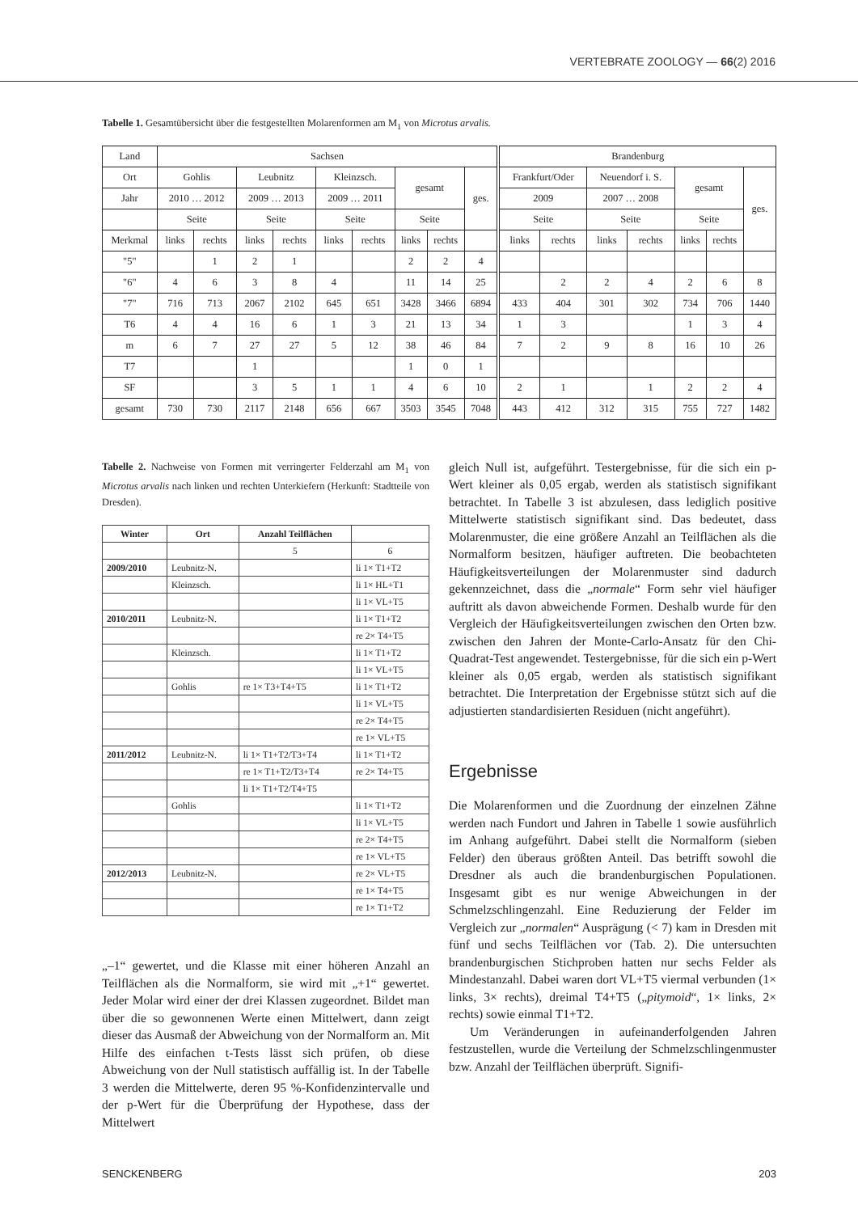VERTEBRATE ZOOLOGY — 66(2) 2016
Tabelle 1. Gesamtübersicht über die festgestellten Molarenformen am M<sub>1</sub> von Microtus arvalis.
| Land | Sachsen | | | | | | | | | Brandenburg | | | | | | |
| Ort | Gohlis | | Leubnitz | | Kleinzsch. | | gesamt | | ges. | Frankfurt/Oder | | Neuendorf i. S. | | gesamt | | ges. |
| Jahr | 2010 … 2012 | | 2009 … 2013 | | 2009 … 2011 | | | | | 2009 | | 2007 … 2008 | | | | |
| | Seite | | Seite | | Seite | | Seite | | | Seite | | Seite | | Seite | | |
| Merkmal | links | rechts | links | rechts | links | rechts | links | rechts | | links | rechts | links | rechts | links | rechts | |
| "5" | | 1 | 2 | 1 | | | 2 | 2 | 4 | | | | | | | |
| "6" | 4 | 6 | 3 | 8 | 4 | | 11 | 14 | 25 | | 2 | 2 | 4 | 2 | 6 | 8 |
| "7" | 716 | 713 | 2067 | 2102 | 645 | 651 | 3428 | 3466 | 6894 | 433 | 404 | 301 | 302 | 734 | 706 | 1440 |
| T6 | 4 | 4 | 16 | 6 | 1 | 3 | 21 | 13 | 34 | 1 | 3 | | | 1 | 3 | 4 |
| m | 6 | 7 | 27 | 27 | 5 | 12 | 38 | 46 | 84 | 7 | 2 | 9 | 8 | 16 | 10 | 26 |
| T7 | | | 1 | | | | 1 | 0 | 1 | | | | | | | |
| SF | | | 3 | 5 | 1 | 1 | 4 | 6 | 10 | 2 | 1 | | 1 | 2 | 2 | 4 |
| gesamt | 730 | 730 | 2117 | 2148 | 656 | 667 | 3503 | 3545 | 7048 | 443 | 412 | 312 | 315 | 755 | 727 | 1482 |
Tabelle 2. Nachweise von Formen mit verringerter Felderzahl am M<sub>1</sub> von Microtus arvalis nach linken und rechten Unterkiefern (Herkunft: Stadtteile von Dresden).
| Winter | Ort | Anzahl Teilflächen | |
| --- | --- | --- | --- |
| | | 5 | 6 |
| 2009/2010 | Leubnitz-N. | | li 1× T1+T2 |
| | Kleinzsch. | | li 1× HL+T1 |
| | | | li 1× VL+T5 |
| 2010/2011 | Leubnitz-N. | | li 1× T1+T2 |
| | | | re 2× T4+T5 |
| | Kleinzsch. | | li 1× T1+T2 |
| | | | li 1× VL+T5 |
| | Gohlis | re 1× T3+T4+T5 | li 1× T1+T2 |
| | | | li 1× VL+T5 |
| | | | re 2× T4+T5 |
| | | | re 1× VL+T5 |
| 2011/2012 | Leubnitz-N. | li 1× T1+T2/T3+T4 | li 1× T1+T2 |
| | | re 1× T1+T2/T3+T4 | re 2× T4+T5 |
| | | li 1× T1+T2/T4+T5 | |
| | Gohlis | | li 1× T1+T2 |
| | | | li 1× VL+T5 |
| | | | re 2× T4+T5 |
| | | | re 1× VL+T5 |
| 2012/2013 | Leubnitz-N. | | re 2× VL+T5 |
| | | | re 1× T4+T5 |
| | | | re 1× T1+T2 |
„–1“ gewertet, und die Klasse mit einer höheren Anzahl an Teilflächen als die Normalform, sie wird mit „+1“ gewertet. Jeder Molar wird einer der drei Klassen zugeordnet. Bildet man über die so gewonnenen Werte einen Mittelwert, dann zeigt dieser das Ausmaß der Abweichung von der Normalform an. Mit Hilfe des einfachen t-Tests lässt sich prüfen, ob diese Abweichung von der Null statistisch auffällig ist. In der Tabelle 3 werden die Mittelwerte, deren 95 %-Konfidenzintervalle und der p-Wert für die Überprüfung der Hypothese, dass der Mittelwert
gleich Null ist, aufgeführt. Testergebnisse, für die sich ein p-Wert kleiner als 0,05 ergab, werden als statistisch signifikant betrachtet. In Tabelle 3 ist abzulesen, dass lediglich positive Mittelwerte statistisch signifikant sind. Das bedeutet, dass Molarenmuster, die eine größere Anzahl an Teilflächen als die Normalform besitzen, häufiger auftreten. Die beobachteten Häufigkeitsverteilungen der Molarenmuster sind dadurch gekennzeichnet, dass die „normale“ Form sehr viel häufiger auftritt als davon abweichende Formen. Deshalb wurde für den Vergleich der Häufigkeitsverteilungen zwischen den Orten bzw. zwischen den Jahren der Monte-Carlo-Ansatz für den Chi-Quadrat-Test angewendet. Testergebnisse, für die sich ein p-Wert kleiner als 0,05 ergab, werden als statistisch signifikant betrachtet. Die Interpretation der Ergebnisse stützt sich auf die adjustierten standardisierten Residuen (nicht angeführt).
Ergebnisse
Die Molarenformen und die Zuordnung der einzelnen Zähne werden nach Fundort und Jahren in Tabelle 1 sowie ausführlich im Anhang aufgeführt. Dabei stellt die Normalform (sieben Felder) den überaus größten Anteil. Das betrifft sowohl die Dresdner als auch die brandenburgischen Populationen. Insgesamt gibt es nur wenige Abweichungen in der Schmelzschlingenzahl. Eine Reduzierung der Felder im Vergleich zur „normalen“ Ausprägung (< 7) kam in Dresden mit fünf und sechs Teilflächen vor (Tab. 2). Die untersuchten brandenburgischen Stichproben hatten nur sechs Felder als Mindestanzahl. Dabei waren dort VL+T5 viermal verbunden (1× links, 3× rechts), dreimal T4+T5 („pitymoid“, 1× links, 2× rechts) sowie einmal T1+T2.
Um Veränderungen in aufeinanderfolgenden Jahren festzustellen, wurde die Verteilung der Schmelzschlingenmuster bzw. Anzahl der Teilflächen überprüft. Signifi-
SENCKENBERG 203